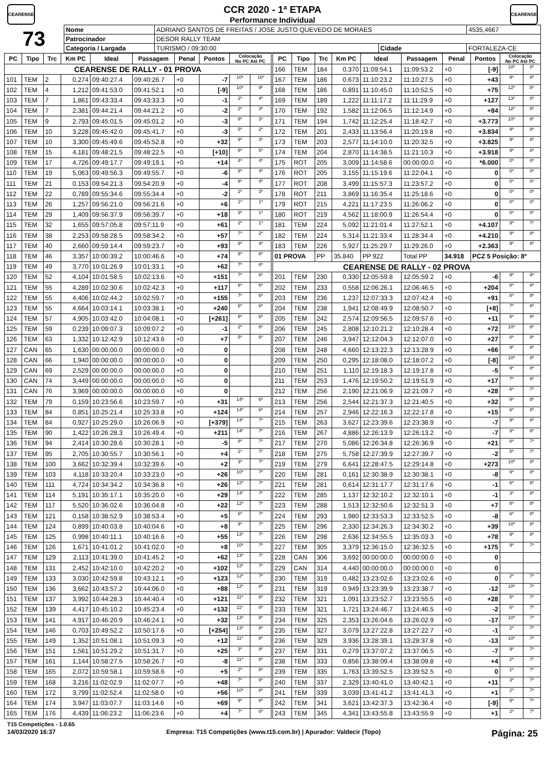CEARENSE
CCR 2020 - 1ª ETAPA
Performance Individual
CEARENSE
| 73 | Nome | ADRIANO SANTOS DE FREITAS / JOSE JUSTO QUEVEDO DE MORAES | | | 4535,4667 |
| | Patrocinador | DESOR RALLY TEAM | | | |
| | Categoria / Largada | TURISMO / 09:30:00 | Cidade | FORTALEZA-CE | |
| PC | Tipo | Trc | Km PC | Ideal | Passagem | Penal | Pontos | Colocação No PC Até PC | |
| --- | --- | --- | --- | --- | --- | --- | --- | --- | --- |
| CEARENSE DE RALLY - 01 PROVA | | | | | | | | | |
| 101 | TEM | 2 | 0,274 | 09:40:27.4 | 09:40:26.7 | +0 | -7 | 10º | 10º |
| 102 | TEM | 4 | 1,212 | 09:41:53.0 | 09:41:52.1 | +0 | [-9] | 10º | 9º |
| 103 | TEM | 7 | 1,861 | 09:43:33.4 | 09:43:33.3 | +0 | -1 | 2º | 4º |
| 104 | TEM | 7 | 2,381 | 09:44:21.4 | 09:44:21.2 | +0 | -2 | 2º | 3º |
| 105 | TEM | 9 | 2,793 | 09:45:01.5 | 09:45:01.2 | +0 | -3 | 8º | 3º |
| 106 | TEM | 10 | 3,228 | 09:45:42.0 | 09:45:41.7 | +0 | -3 | 5º | 2º |
| 107 | TEM | 10 | 3,300 | 09:45:49.6 | 09:45:52.8 | +0 | +32 | 9º | 3º |
| 108 | TEM | 15 | 4,181 | 09:48:21.5 | 09:48:22.5 | +0 | [+10] | 8º | 5º |
| 109 | TEM | 17 | 4,726 | 09:49:17.7 | 09:49:19.1 | +0 | +14 | 4º | 4º |
| 110 | TEM | 19 | 5,063 | 09:49:56.3 | 09:49:55.7 | +0 | -6 | 8º | 4º |
| 111 | TEM | 21 | 0,153 | 09:54:21.3 | 09:54:20.9 | +0 | -4 | 8º | 4º |
| 112 | TEM | 22 | 0,789 | 09:55:34.6 | 09:55:34.4 | +0 | -2 | 2º | 3º |
| 113 | TEM | 26 | 1,257 | 09:56:21.0 | 09:56:21.6 | +0 | +6 | 1º | 1º |
| 114 | TEM | 29 | 1,409 | 09:56:37.9 | 09:56:39.7 | +0 | +18 | 3º | 1º |
| 115 | TEM | 32 | 1,655 | 09:57:05.8 | 09:57:11.9 | +0 | +61 | 2º | 1º |
| 116 | TEM | 38 | 2,253 | 09:58:28.5 | 09:58:34.2 | +0 | +57 | 7º | 2º |
| 117 | TEM | 40 | 2,660 | 09:59:14.4 | 09:59:23.7 | +0 | +93 | 9º | 4º |
| 118 | TEM | 46 | 3,357 | 10:00:39.2 | 10:00:46.6 | +0 | +74 | 8º | 6º |
| 119 | TEM | 49 | 3,770 | 10:01:26.9 | 10:01:33.1 | +0 | +62 | 7º | 6º |
| 120 | TEM | 52 | 4,104 | 10:01:58.5 | 10:02:13.6 | +0 | +151 | 7º | 6º |
| 121 | TEM | 55 | 4,289 | 10:02:30.6 | 10:02:42.3 | +0 | +117 | 6º | 6º |
| 122 | TEM | 55 | 4,406 | 10:02:44.2 | 10:02:59.7 | +0 | +155 | 7º | 6º |
| 123 | TEM | 55 | 4,664 | 10:03:14.1 | 10:03:38.1 | +0 | +240 | 6º | 6º |
| 124 | TEM | 57 | 4,905 | 10:03:42.0 | 10:04:08.1 | +0 | [+261] | 6º | 6º |
| 125 | TEM | 59 | 0,239 | 10:09:07.3 | 10:09:07.2 | +0 | -1 | 2º | 6º |
| 126 | TEM | 63 | 1,332 | 10:12:42.9 | 10:12:43.6 | +0 | +7 | 5º | 6º |
| 127 | CAN | 65 | 1,630 | 00:00:00.0 | 00:00:00.0 | +0 | 0 | | |
| 128 | CAN | 66 | 1,940 | 00:00:00.0 | 00:00:00.0 | +0 | 0 | | |
| 129 | CAN | 69 | 2,529 | 00:00:00.0 | 00:00:00.0 | +0 | 0 | | |
| 130 | CAN | 74 | 3,449 | 00:00:00.0 | 00:00:00.0 | +0 | 0 | | |
| 131 | CAN | 76 | 3,969 | 00:00:00.0 | 00:00:00.0 | +0 | 0 | | |
| 132 | TEM | 79 | 0,159 | 10:23:56.6 | 10:23:59.7 | +0 | +31 | 14º | 6º |
| 133 | TEM | 84 | 0,851 | 10:25:21.4 | 10:25:33.8 | +0 | +124 | 14º | 6º |
| 134 | TEM | 84 | 0,927 | 10:25:29.0 | 10:26:06.9 | +0 | [+379] | 14º | 7º |
| 135 | TEM | 90 | 1,422 | 10:26:28.3 | 10:26:49.4 | +0 | +211 | 14º | 7º |
| 136 | TEM | 94 | 2,414 | 10:30:28.6 | 10:30:28.1 | +0 | -5 | 8º | 7º |
| 137 | TEM | 95 | 2,705 | 10:30:55.7 | 10:30:56.1 | +0 | +4 | 1º | 7º |
| 138 | TEM | 100 | 3,662 | 10:32:39.4 | 10:32:39.6 | +0 | +2 | 3º | 7º |
| 139 | TEM | 103 | 4,118 | 10:33:20.4 | 10:33:23.0 | +0 | +26 | 10º | 7º |
| 140 | TEM | 111 | 4,724 | 10:34:34.2 | 10:34:36.8 | +0 | +26 | 12º | 7º |
| 141 | TEM | 114 | 5,191 | 10:35:17.1 | 10:35:20.0 | +0 | +29 | 14º | 7º |
| 142 | TEM | 117 | 5,520 | 10:36:02.6 | 10:36:04.8 | +0 | +22 | 12º | 7º |
| 143 | TEM | 121 | 0,158 | 10:38:52.9 | 10:38:53.4 | +0 | +5 | 6º | 7º |
| 144 | TEM | 124 | 0,899 | 10:40:03.8 | 10:40:04.6 | +0 | +8 | 9º | 7º |
| 145 | TEM | 125 | 0,998 | 10:40:11.1 | 10:40:16.6 | +0 | +55 | 13º | 7º |
| 146 | TEM | 126 | 1,671 | 10:41:01.2 | 10:41:02.0 | +0 | +8 | 10º | 7º |
| 147 | TEM | 129 | 2,113 | 10:41:39.0 | 10:41:45.2 | +0 | +62 | 13º | 7º |
| 148 | TEM | 131 | 2,452 | 10:42:10.0 | 10:42:20.2 | +0 | +102 | 12º | 7º |
| 149 | TEM | 133 | 3,030 | 10:42:59.8 | 10:43:12.1 | +0 | +123 | 12º | 7º |
| 150 | TEM | 136 | 3,662 | 10:43:57.2 | 10:44:06.0 | +0 | +88 | 12º | 8º |
| 151 | TEM | 137 | 3,992 | 10:44:28.3 | 10:44:40.4 | +0 | +121 | 11º | 8º |
| 152 | TEM | 139 | 4,417 | 10:45:10.2 | 10:45:23.4 | +0 | +132 | 11º | 8º |
| 153 | TEM | 141 | 4,917 | 10:46:20.9 | 10:46:24.1 | +0 | +32 | 13º | 8º |
| 154 | TEM | 146 | 0,703 | 10:49:52.2 | 10:50:17.6 | +0 | [+254] | 13º | 8º |
| 155 | TEM | 149 | 1,352 | 10:51:08.1 | 10:51:09.3 | +0 | +12 | 11º | 8º |
| 156 | TEM | 151 | 1,561 | 10:51:29.2 | 10:51:31.7 | +0 | +25 | 3º | 8º |
| 157 | TEM | 161 | 1,144 | 10:58:27.5 | 10:58:26.7 | +0 | -8 | 11º | 8º |
| 158 | TEM | 165 | 2,072 | 10:59:58.1 | 10:59:58.6 | +0 | +5 | 2º | 8º |
| 159 | TEM | 168 | 3,216 | 11:02:02.9 | 11:02:07.7 | +0 | +48 | 7º | 8º |
| 160 | TEM | 172 | 3,799 | 11:02:52.4 | 11:02:58.0 | +0 | +56 | 10º | 8º |
| 164 | TEM | 174 | 3,947 | 11:03:07.7 | 11:03:14.6 | +0 | +69 | 9º | 8º |
| 165 | TEM | 176 | 4,439 | 11:06:23.2 | 11:06:23.6 | +0 | +4 | 7º | 8º |
| PC | Tipo | Trc | Km PC | Ideal | Passagem | Penal | Pontos | Colocação No PC Até PC | |
| --- | --- | --- | --- | --- | --- | --- | --- | --- | --- |
| 166 | TEM | 184 | 0,370 | 11:09:54.1 | 11:09:53.2 | +0 | [-9] | 10º | 8º |
| 167 | TEM | 186 | 0,673 | 11:10:23.2 | 11:10:27.5 | +0 | +43 | 9º | 8º |
| 168 | TEM | 186 | 0,891 | 11:10:45.0 | 11:10:52.5 | +0 | +75 | 12º | 8º |
| 169 | TEM | 189 | 1,222 | 11:11:17.2 | 11:11:29.9 | +0 | +127 | 13º | 8º |
| 170 | TEM | 192 | 1,582 | 11:12:06.5 | 11:12:14.9 | +0 | +84 | 12º | 8º |
| 171 | TEM | 194 | 1,742 | 11:12:25.4 | 11:18:42.7 | +0 | +3.773 | 10º | 9º |
| 172 | TEM | 201 | 2,433 | 11:13:56.4 | 11:20:19.8 | +0 | +3.834 | 9º | 8º |
| 173 | TEM | 203 | 2,577 | 11:14:10.0 | 11:20:32.5 | +0 | +3.825 | 9º | 8º |
| 174 | TEM | 204 | 2,870 | 11:14:38.5 | 11:21:10.3 | +0 | +3.918 | 9º | 8º |
| 175 | ROT | 205 | 3,009 | 11:14:58.6 | 00:00:00.0 | +0 | *6.000 | 0º | 0º |
| 176 | ROT | 205 | 3,155 | 11:15:19.6 | 11:22:04.1 | +0 | 0 | 0º | 0º |
| 177 | ROT | 208 | 3,499 | 11:15:57.3 | 11:23:57.2 | +0 | 0 | 0º | 0º |
| 178 | ROT | 211 | 3,869 | 11:16:35.4 | 11:25:18.6 | +0 | 0 | 0º | 0º |
| 179 | ROT | 215 | 4,221 | 11:17:23.5 | 11:26:06.2 | +0 | 0 | 0º | 0º |
| 180 | ROT | 219 | 4,562 | 11:18:00.9 | 11:26:54.4 | +0 | 0 | 0º | 0º |
| 181 | TEM | 224 | 5,092 | 11:21:01.4 | 11:27:52.1 | +0 | +4.107 | 9º | 7º |
| 182 | TEM | 224 | 5,314 | 11:21:33.4 | 11:28:34.4 | +0 | +4.210 | 9º | 8º |
| 183 | TEM | 226 | 5,927 | 11:25:29.7 | 11:29:26.0 | +0 | +2.363 | 9º | 8º |
| 01 PROVA | | PP | 35.840 | PP 922 | Total PP | 34.918 | PCZ 5 Posição: 8º | | |
| CEARENSE DE RALLY - 02 PROVA | | | | | | | | | |
| 201 | TEM | 230 | 0,330 | 12:05:59.8 | 12:05:59.2 | +0 | -6 | 9º | 9º |
| 202 | TEM | 233 | 0,558 | 12:06:26.1 | 12:06:46.5 | +0 | +204 | 8º | 8º |
| 203 | TEM | 236 | 1,237 | 12:07:33.3 | 12:07:42.4 | +0 | +91 | 8º | 8º |
| 204 | TEM | 238 | 1,941 | 12:08:49.9 | 12:08:50.7 | +0 | [+8] | 7º | 8º |
| 205 | TEM | 242 | 2,574 | 12:09:56.5 | 12:09:57.6 | +0 | +11 | 6º | 8º |
| 206 | TEM | 245 | 2,808 | 12:10:21.2 | 12:10:28.4 | +0 | +72 | 10º | 8º |
| 207 | TEM | 246 | 3,947 | 12:12:04.3 | 12:12:07.0 | +0 | +27 | 6º | 8º |
| 208 | TEM | 248 | 4,660 | 12:13:22.3 | 12:13:28.9 | +0 | +66 | 9º | 8º |
| 209 | TEM | 250 | 0,295 | 12:18:08.0 | 12:18:07.2 | +0 | [-8] | 10º | 8º |
| 210 | TEM | 251 | 1,110 | 12:19:18.3 | 12:19:17.8 | +0 | -5 | 9º | 8º |
| 211 | TEM | 253 | 1,476 | 12:19:50.2 | 12:19:51.9 | +0 | +17 | 7º | 8º |
| 212 | TEM | 256 | 2,190 | 12:21:06.9 | 12:21:09.7 | +0 | +28 | 6º | 7º |
| 213 | TEM | 256 | 2,544 | 12:21:37.3 | 12:21:40.5 | +0 | +32 | 9º | 8º |
| 214 | TEM | 257 | 2,946 | 12:22:16.3 | 12:22:17.8 | +0 | +15 | 6º | 8º |
| 215 | TEM | 263 | 3,627 | 12:23:39.6 | 12:23:38.9 | +0 | -7 | 9º | 8º |
| 216 | TEM | 267 | 4,886 | 12:26:13.9 | 12:26:13.2 | +0 | -7 | 9º | 8º |
| 217 | TEM | 270 | 5,086 | 12:26:34.8 | 12:26:36.9 | +0 | +21 | 6º | 7º |
| 218 | TEM | 275 | 5,758 | 12:27:39.9 | 12:27:39.7 | +0 | -2 | 5º | 7º |
| 219 | TEM | 279 | 6,641 | 12:28:47.5 | 12:29:14.8 | +0 | +273 | 10º | 8º |
| 220 | TEM | 281 | 0,161 | 12:30:38.9 | 12:30:38.1 | +0 | -8 | 9º | 8º |
| 221 | TEM | 281 | 0,614 | 12:31:17.7 | 12:31:17.6 | +0 | -1 | 6º | 8º |
| 222 | TEM | 285 | 1,137 | 12:32:10.2 | 12:32:10.1 | +0 | -1 | 3º | 8º |
| 223 | TEM | 288 | 1,513 | 12:32:50.6 | 12:32:51.3 | +0 | +7 | 8º | 8º |
| 224 | TEM | 293 | 1,980 | 12:33:53.3 | 12:33:52.5 | +0 | -8 | 6º | 8º |
| 225 | TEM | 296 | 2,330 | 12:34:26.3 | 12:34:30.2 | +0 | +39 | 10º | 8º |
| 226 | TEM | 298 | 2,636 | 12:34:55.5 | 12:35:03.3 | +0 | +78 | 9º | 8º |
| 227 | TEM | 305 | 3,379 | 12:36:15.0 | 12:36:32.5 | +0 | +175 | 9º | 7º |
| 228 | CAN | 306 | 3,692 | 00:00:00.0 | 00:00:00.0 | +0 | 0 | | |
| 229 | CAN | 314 | 4,440 | 00:00:00.0 | 00:00:00.0 | +0 | 0 | | |
| 230 | TEM | 319 | 0,482 | 13:23:02.6 | 13:23:02.6 | +0 | 0 | 2º | 7º |
| 231 | TEM | 319 | 0,949 | 13:23:39.9 | 13:23:38.7 | +0 | -12 | 10º | 7º |
| 232 | TEM | 321 | 1,091 | 13:23:52.7 | 13:23:55.5 | +0 | +28 | 5º | 7º |
| 233 | TEM | 321 | 1,721 | 13:24:46.7 | 13:24:46.5 | +0 | -2 | 6º | 7º |
| 234 | TEM | 325 | 2,353 | 13:26:04.6 | 13:26:02.9 | +0 | -17 | 10º | 7º |
| 235 | TEM | 327 | 3,079 | 13:27:22.8 | 13:27:22.7 | +0 | -1 | 2º | 7º |
| 236 | TEM | 329 | 3,936 | 13:28:39.1 | 13:28:37.8 | +0 | -13 | 10º | 7º |
| 237 | TEM | 331 | 0,279 | 13:37:07.2 | 13:37:06.5 | +0 | -7 | 9º | 7º |
| 238 | TEM | 333 | 0,856 | 13:38:09.4 | 13:38:09.8 | +0 | +4 | 2º | 7º |
| 239 | TEM | 335 | 1,763 | 13:39:52.5 | 13:39:52.5 | +0 | 0 | 1º | 7º |
| 240 | TEM | 337 | 2,329 | 13:40:41.0 | 13:40:42.1 | +0 | +11 | 3º | 7º |
| 241 | TEM | 339 | 3,039 | 13:41:41.2 | 13:41:41.3 | +0 | +1 | 2º | 7º |
| 242 | TEM | 341 | 3,621 | 13:42:37.3 | 13:42:36.4 | +0 | [-9] | 9º | 7º |
| 243 | TEM | 345 | 4,341 | 13:43:55.8 | 13:43:55.9 | +0 | +1 | 2º | 7º |
T15 Competições - 1.0.65
14/03/2020 16:37 Empresa: T15 Competições (www.t15.com.br) | Apurador: Valdecir (Topo) Página: 25